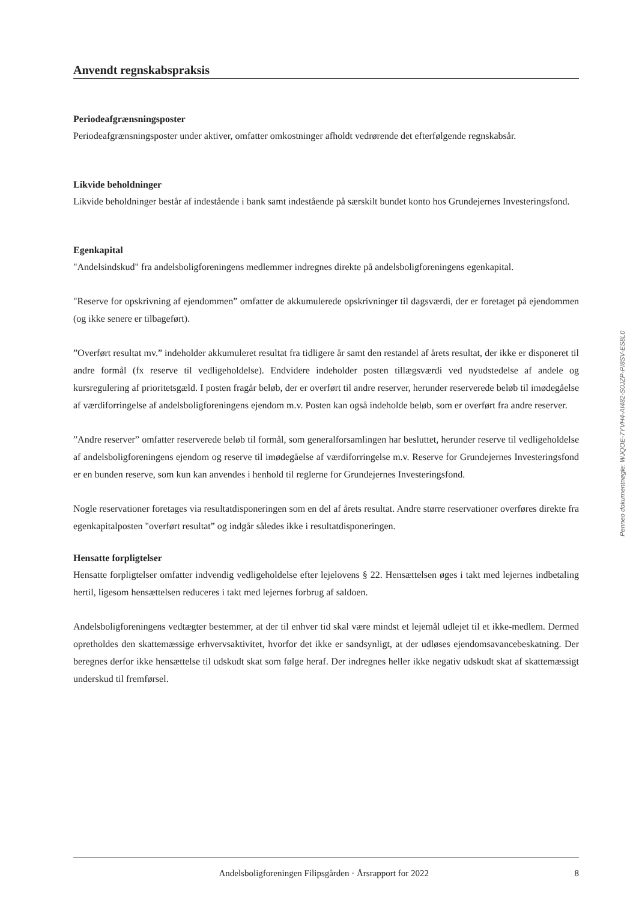Anvendt regnskabspraksis
Periodeafgrænsningsposter
Periodeafgrænsningsposter under aktiver, omfatter omkostninger afholdt vedrørende det efterfølgende regnskabsår.
Likvide beholdninger
Likvide beholdninger består af indestående i bank samt indestående på særskilt bundet konto hos Grundejernes Investeringsfond.
Egenkapital
"Andelsindskud" fra andelsboligforeningens medlemmer indregnes direkte på andelsboligforeningens egenkapital.
"Reserve for opskrivning af ejendommen” omfatter de akkumulerede opskrivninger til dagsværdi, der er foretaget på ejendommen (og ikke senere er tilbageført).
”Overført resultat mv.” indeholder akkumuleret resultat fra tidligere år samt den restandel af årets resultat, der ikke er disponeret til andre formål (fx reserve til vedligeholdelse). Endvidere indeholder posten tillægsværdi ved nyudstedelse af andele og kursregulering af prioritetsgæld. I posten fragår beløb, der er overført til andre reserver, herunder reserverede beløb til imødegåelse af værdiforringelse af andelsboligforeningens ejendom m.v. Posten kan også indeholde beløb, som er overført fra andre reserver.
”Andre reserver” omfatter reserverede beløb til formål, som generalforsamlingen har besluttet, herunder reserve til vedligeholdelse af andelsboligforeningens ejendom og reserve til imødegåelse af værdiforringelse m.v. Reserve for Grundejernes Investeringsfond er en bunden reserve, som kun kan anvendes i henhold til reglerne for Grundejernes Investeringsfond.
Nogle reservationer foretages via resultatdisponeringen som en del af årets resultat. Andre større reservationer overføres direkte fra egenkapitalposten "overført resultat” og indgår således ikke i resultatdisponeringen.
Hensatte forpligtelser
Hensatte forpligtelser omfatter indvendig vedligeholdelse efter lejelovens § 22. Hensættelsen øges i takt med lejernes indbetaling hertil, ligesom hensættelsen reduceres i takt med lejernes forbrug af saldoen.
Andelsboligforeningens vedtægter bestemmer, at der til enhver tid skal være mindst et lejemål udlejet til et ikke-medlem. Dermed opretholdes den skattemæssige erhvervsaktivitet, hvorfor det ikke er sandsynligt, at der udløses ejendomsavancebeskatning. Der beregnes derfor ikke hensættelse til udskudt skat som følge heraf. Der indregnes heller ikke negativ udskudt skat af skattemæssigt underskud til fremførsel.
Penneo dokumentnøgle: WJQOE-7YVH4-AI482-S0JZP-PI8SV-ES8L0
Andelsboligforeningen Filipsgården · Årsrapport for 2022 8